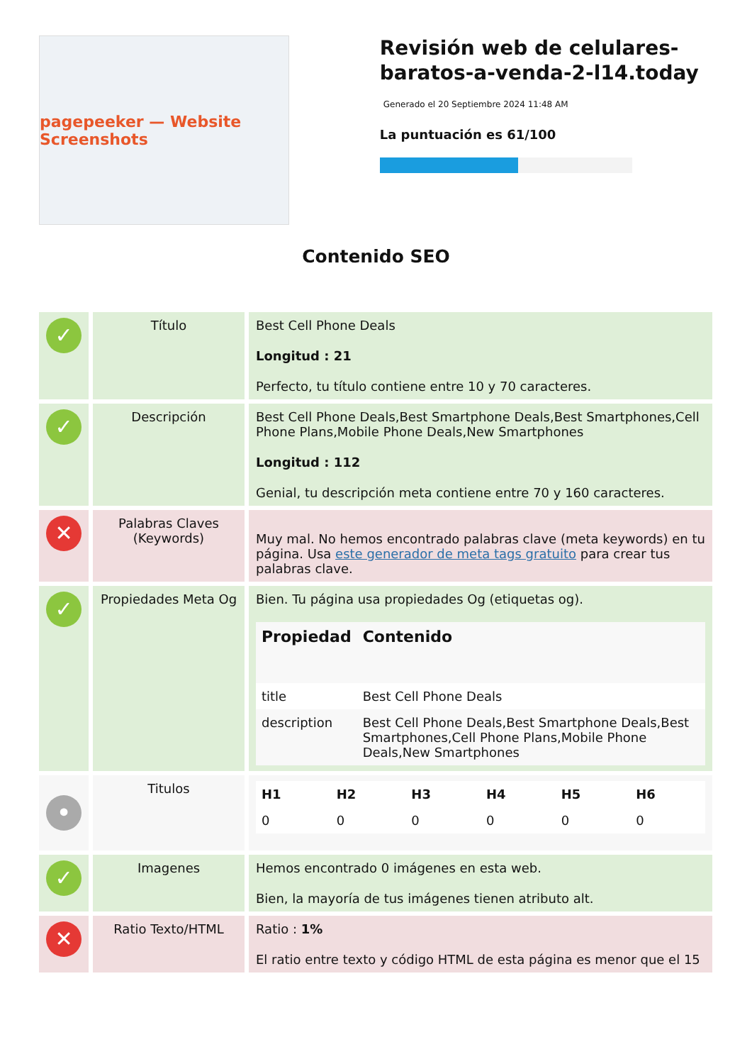pagepeeker — Website Screenshots
Revisión web de celulares-baratos-a-venda-2-l14.today
Generado el 20 Septiembre 2024 11:48 AM
La puntuación es 61/100
Contenido SEO
| ✓ | Título | Best Cell Phone Deals Longitud : 21 Perfecto, tu título contiene entre 10 y 70 caracteres. |
| ✓ | Descripción | Best Cell Phone Deals,Best Smartphone Deals,Best Smartphones,Cell Phone Plans,Mobile Phone Deals,New Smartphones Longitud : 112 Genial, tu descripción meta contiene entre 70 y 160 caracteres. |
| ✕ | Palabras Claves (Keywords) | Muy mal. No hemos encontrado palabras clave (meta keywords) en tu página. Usa este generador de meta tags gratuito para crear tus palabras clave. |
| ✓ | Propiedades Meta Og | Bien. Tu página usa propiedades Og (etiquetas og). / Propiedad / Contenido / / --- / --- / / title / Best Cell Phone Deals / / description / Best Cell Phone Deals,Best Smartphone Deals,Best Smartphones,Cell Phone Plans,Mobile Phone Deals,New Smartphones / |
| • | Titulos | / H1 / H2 / H3 / H4 / H5 / H6 / / --- / --- / --- / --- / --- / --- / / 0 / 0 / 0 / 0 / 0 / 0 / |
| ✓ | Imagenes | Hemos encontrado 0 imágenes en esta web. Bien, la mayoría de tus imágenes tienen atributo alt. |
| ✕ | Ratio Texto/HTML | Ratio : 1% El ratio entre texto y código HTML de esta página es menor que el 15 |